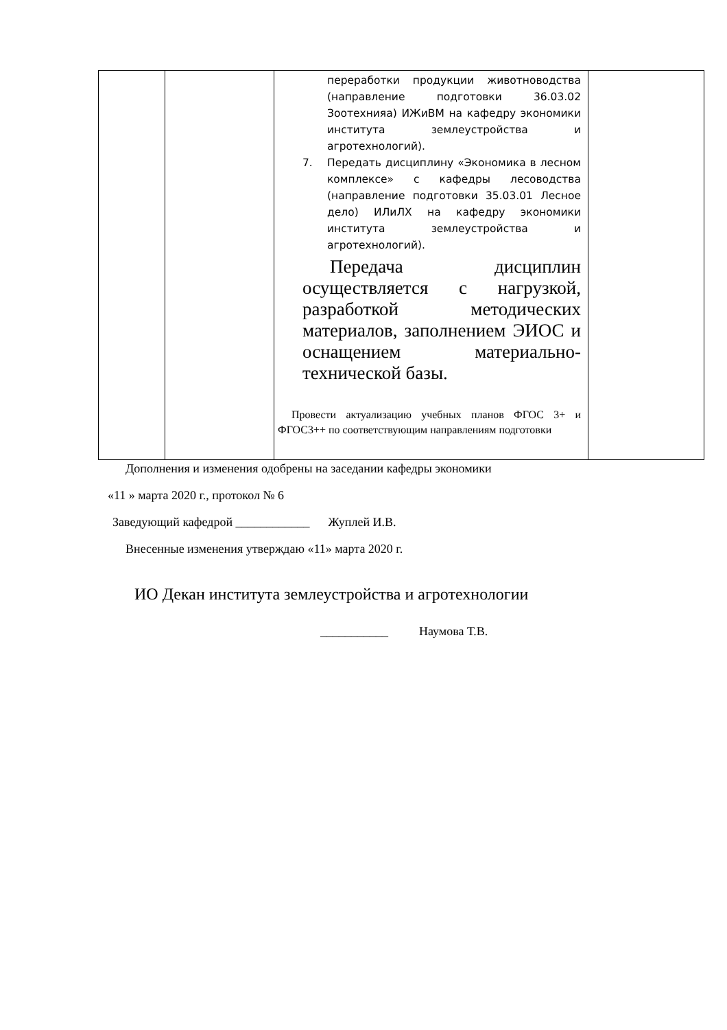| | | переработки продукции животноводства (направление подготовки 36.03.02 Зоотехнияа) ИЖиВМ на кафедру экономики института землеустройства и агротехнологий). 7. Передать дисциплину «Экономика в лесном комплексе» с кафедры лесоводства (направление подготовки 35.03.01 Лесное дело) ИЛиЛХ на кафедру экономики института землеустройства и агротехнологий). Передача дисциплин осуществляется с нагрузкой, разработкой методических материалов, заполнением ЭИОС и оснащением материально-технической базы. Провести актуализацию учебных планов ФГОС 3+ и ФГОС3++ по соответствующим направлениям подготовки | |
Дополнения и изменения одобрены на заседании кафедры экономики
«11 » марта 2020 г., протокол № 6
Заведующий кафедрой ____________ Жуплей И.В.
Внесенные изменения утверждаю «11» марта 2020 г.
ИО Декан института землеустройства и агротехнологии
___________ Наумова Т.В.